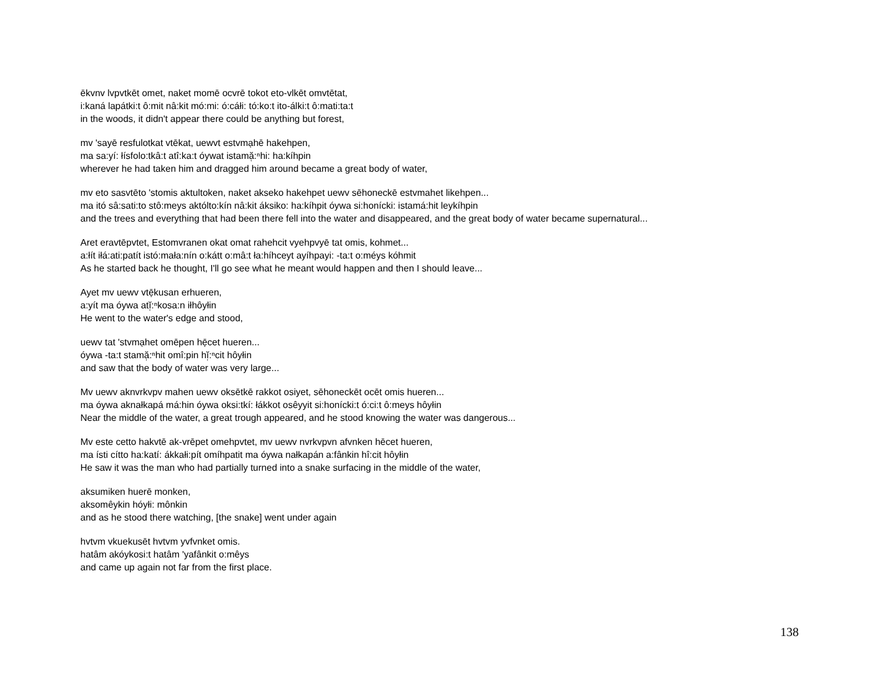ēkvnv lvpvtkēt omet, naket momē ocvrē tokot eto-vlkēt omvtētat,
i:kaná lapátki:t ô:mit nâ:kit mó:mi: ó:cáłi: tó:ko:t ito-álki:t ô:mati:ta:t
in the woods, it didn't appear there could be anything but forest,
mv 'sayē resfulotkat vtēkat, uewvt estvmạhē hakehpen,
ma sa:yí: łísfolo:tkâ:t atî:ka:t óywat istamă̜:ⁿhi: ha:kíhpin
wherever he had taken him and dragged him around became a great body of water,
mv eto sasvtēto 'stomis aktultoken, naket akseko hakehpet uewv sēhoneckē estvmahet likehpen...
ma itó sâ:sati:to stô:meys aktólto:kín nâ:kit áksiko: ha:kíhpit óywa si:honícki: istamá:hit leykíhpin
and the trees and everything that had been there fell into the water and disappeared, and the great body of water became supernatural...
Aret eravtēpvtet, Estomvranen okat omat rahehcit vyehpvyē tat omis, kohmet...
a:łít iłá:ati:patít istó:mała:nín o:kátt o:mâ:t ła:híhceyt ayíhpayi: -ta:t o:méys kóhmit
As he started back he thought, I'll go see what he meant would happen and then I should leave...
Ayet mv uewv vtẹ̄kusan erhueren,
a:yít ma óywa atĭ̜:ⁿkosa:n iłhôyłin
He went to the water's edge and stood,
uewv tat 'stvmạhet omēpen hẹ̄cet hueren...
óywa -ta:t stamă̜:ⁿhit omî:pin hĭ̜:ⁿcit hôyłin
and saw that the body of water was very large...
Mv uewv aknvrkvpv mahen uewv oksētkē rakkot osiyet, sēhoneckēt ocēt omis hueren...
ma óywa aknałkapá má:hin óywa oksi:tkí: łákkot osêyyit si:honícki:t ó:ci:t ô:meys hôyłin
Near the middle of the water, a great trough appeared, and he stood knowing the water was dangerous...
Mv este cetto hakvtē ak-vrēpet omehpvtet, mv uewv nvrkvpvn afvnken hēcet hueren,
ma ísti cítto ha:katí: ákkałi:pít omíhpatit ma óywa nałkapán a:fânkin hî:cit hôyłin
He saw it was the man who had partially turned into a snake surfacing in the middle of the water,
aksumiken huerē monken,
aksomêykin hóyłi: mônkin
and as he stood there watching, [the snake] went under again
hvtvm vkuekusēt hvtvm yvfvnket omis.
hatâm akóykosi:t hatâm 'yafânkit o:mêys
and came up again not far from the first place.
138